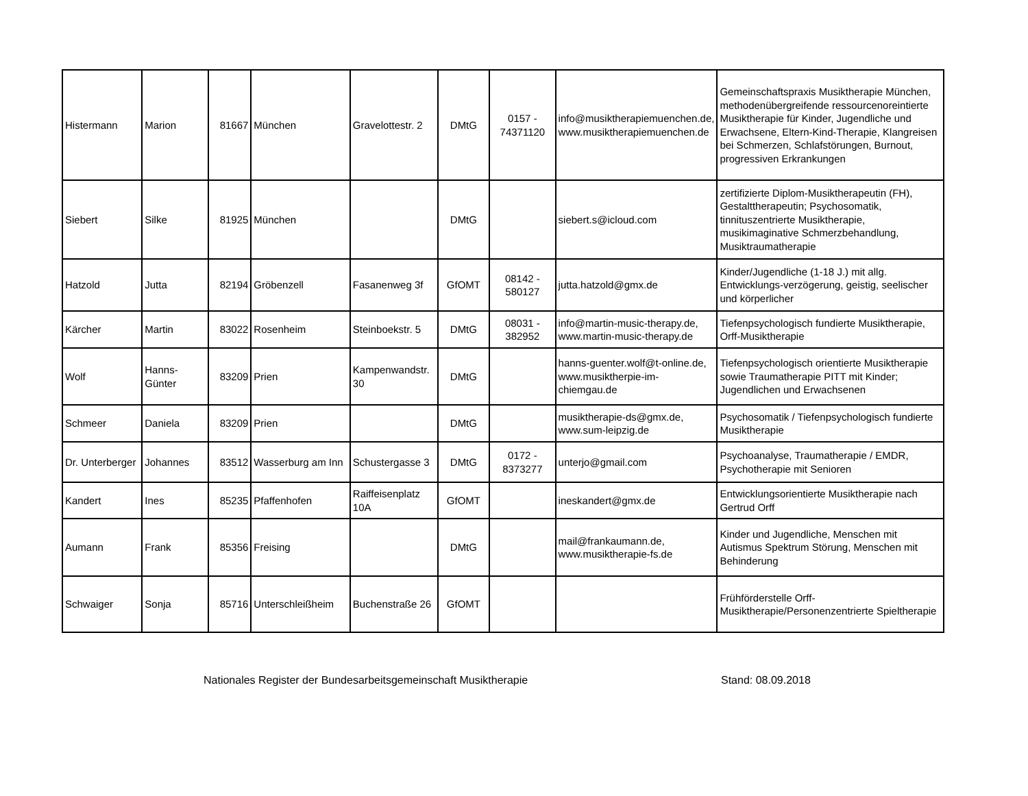| Histermann | Marion | 81667 | München | Gravelottestr. 2 | DMtG | 0157 - 74371120 | info@musiktherapiemuenchen.de, www.musiktherapiemuenchen.de | Gemeinschaftspraxis Musiktherapie München, methodenübergreifende ressourcenoreintierte Musiktherapie für Kinder, Jugendliche und Erwachsene, Eltern-Kind-Therapie, Klangreisen bei Schmerzen, Schlafstörungen, Burnout, progressiven Erkrankungen |
| Siebert | Silke | 81925 | München | | DMtG | | siebert.s@icloud.com | zertifizierte Diplom-Musiktherapeutin (FH), Gestalttherapeutin; Psychosomatik, tinnituszentrierte Musiktherapie, musikimaginative Schmerzbehandlung, Musiktraumatherapie |
| Hatzold | Jutta | 82194 | Gröbenzell | Fasanenweg 3f | GfOMT | 08142 - 580127 | jutta.hatzold@gmx.de | Kinder/Jugendliche (1-18 J.) mit allg. Entwicklungs-verzögerung, geistig, seelischer und körperlicher |
| Kärcher | Martin | 83022 | Rosenheim | Steinboekstr. 5 | DMtG | 08031 - 382952 | info@martin-music-therapy.de, www.martin-music-therapy.de | Tiefenpsychologisch fundierte Musiktherapie, Orff-Musiktherapie |
| Wolf | Hanns-Günter | 83209 | Prien | Kampenwandstr. 30 | DMtG | | hanns-guenter.wolf@t-online.de, www.musiktherpie-im-chiemgau.de | Tiefenpsychologisch orientierte Musiktherapie sowie Traumatherapie PITT mit Kinder; Jugendlichen und Erwachsenen |
| Schmeer | Daniela | 83209 | Prien | | DMtG | | musiktherapie-ds@gmx.de, www.sum-leipzig.de | Psychosomatik / Tiefenpsychologisch fundierte Musiktherapie |
| Dr. Unterberger | Johannes | 83512 | Wasserburg am Inn | Schustergasse 3 | DMtG | 0172 - 8373277 | unterjo@gmail.com | Psychoanalyse, Traumatherapie / EMDR, Psychotherapie mit Senioren |
| Kandert | Ines | 85235 | Pfaffenhofen | Raiffeisenplatz 10A | GfOMT | | ineskandert@gmx.de | Entwicklungsorientierte Musiktherapie nach Gertrud Orff |
| Aumann | Frank | 85356 | Freising | | DMtG | | mail@frankaumann.de, www.musiktherapie-fs.de | Kinder und Jugendliche, Menschen mit Autismus Spektrum Störung, Menschen mit Behinderung |
| Schwaiger | Sonja | 85716 | Unterschleißheim | Buchenstraße 26 | GfOMT | | | Frühförderstelle Orff-Musiktherapie/Personenzentrierte Spieltherapie |
Nationales Register der Bundesarbeitsgemeinschaft Musiktherapie Stand: 08.09.2018